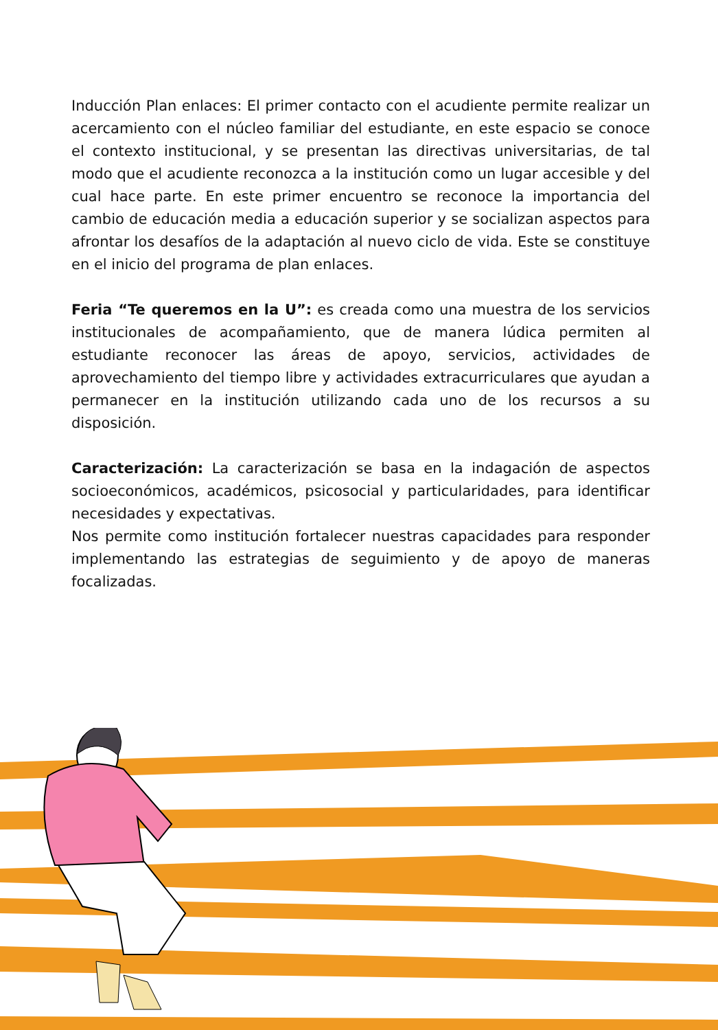Inducción Plan enlaces: El primer contacto con el acudiente permite realizar un acercamiento con el núcleo familiar del estudiante, en este espacio se conoce el contexto institucional, y se presentan las directivas universitarias, de tal modo que el acudiente reconozca a la institución como un lugar accesible y del cual hace parte. En este primer encuentro se reconoce la importancia del cambio de educación media a educación superior y se socializan aspectos para afrontar los desafíos de la adaptación al nuevo ciclo de vida. Este se constituye en el inicio del programa de plan enlaces.
Feria “Te queremos en la U”: es creada como una muestra de los servicios institucionales de acompañamiento, que de manera lúdica permiten al estudiante reconocer las áreas de apoyo, servicios, actividades de aprovechamiento del tiempo libre y actividades extracurriculares que ayudan a permanecer en la institución utilizando cada uno de los recursos a su disposición.
Caracterización: La caracterización se basa en la indagación de aspectos socioeconómicos, académicos, psicosocial y particularidades, para identificar necesidades y expectativas.
Nos permite como institución fortalecer nuestras capacidades para responder implementando las estrategias de seguimiento y de apoyo de maneras focalizadas.